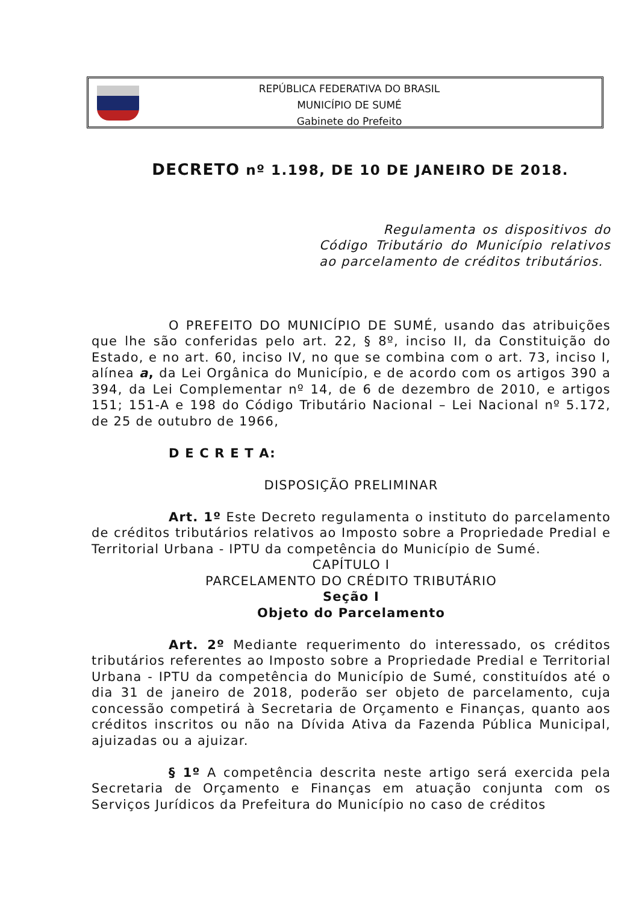REPÚBLICA FEDERATIVA DO BRASIL
MUNICÍPIO DE SUMÉ
Gabinete do Prefeito
DECRETO nº 1.198, DE 10 DE JANEIRO DE 2018.
Regulamenta os dispositivos do Código Tributário do Município relativos ao parcelamento de créditos tributários.
O PREFEITO DO MUNICÍPIO DE SUMÉ, usando das atribuições que lhe são conferidas pelo art. 22, § 8º, inciso II, da Constituição do Estado, e no art. 60, inciso IV, no que se combina com o art. 73, inciso I, alínea a, da Lei Orgânica do Município, e de acordo com os artigos 390 a 394, da Lei Complementar nº 14, de 6 de dezembro de 2010, e artigos 151; 151-A e 198 do Código Tributário Nacional – Lei Nacional nº 5.172, de 25 de outubro de 1966,
D E C R E T A:
DISPOSIÇÃO PRELIMINAR
Art. 1º Este Decreto regulamenta o instituto do parcelamento de créditos tributários relativos ao Imposto sobre a Propriedade Predial e Territorial Urbana - IPTU da competência do Município de Sumé.
CAPÍTULO I
PARCELAMENTO DO CRÉDITO TRIBUTÁRIO
Seção I
Objeto do Parcelamento
Art. 2º Mediante requerimento do interessado, os créditos tributários referentes ao Imposto sobre a Propriedade Predial e Territorial Urbana - IPTU da competência do Município de Sumé, constituídos até o dia 31 de janeiro de 2018, poderão ser objeto de parcelamento, cuja concessão competirá à Secretaria de Orçamento e Finanças, quanto aos créditos inscritos ou não na Dívida Ativa da Fazenda Pública Municipal, ajuizadas ou a ajuizar.
§ 1º A competência descrita neste artigo será exercida pela Secretaria de Orçamento e Finanças em atuação conjunta com os Serviços Jurídicos da Prefeitura do Município no caso de créditos